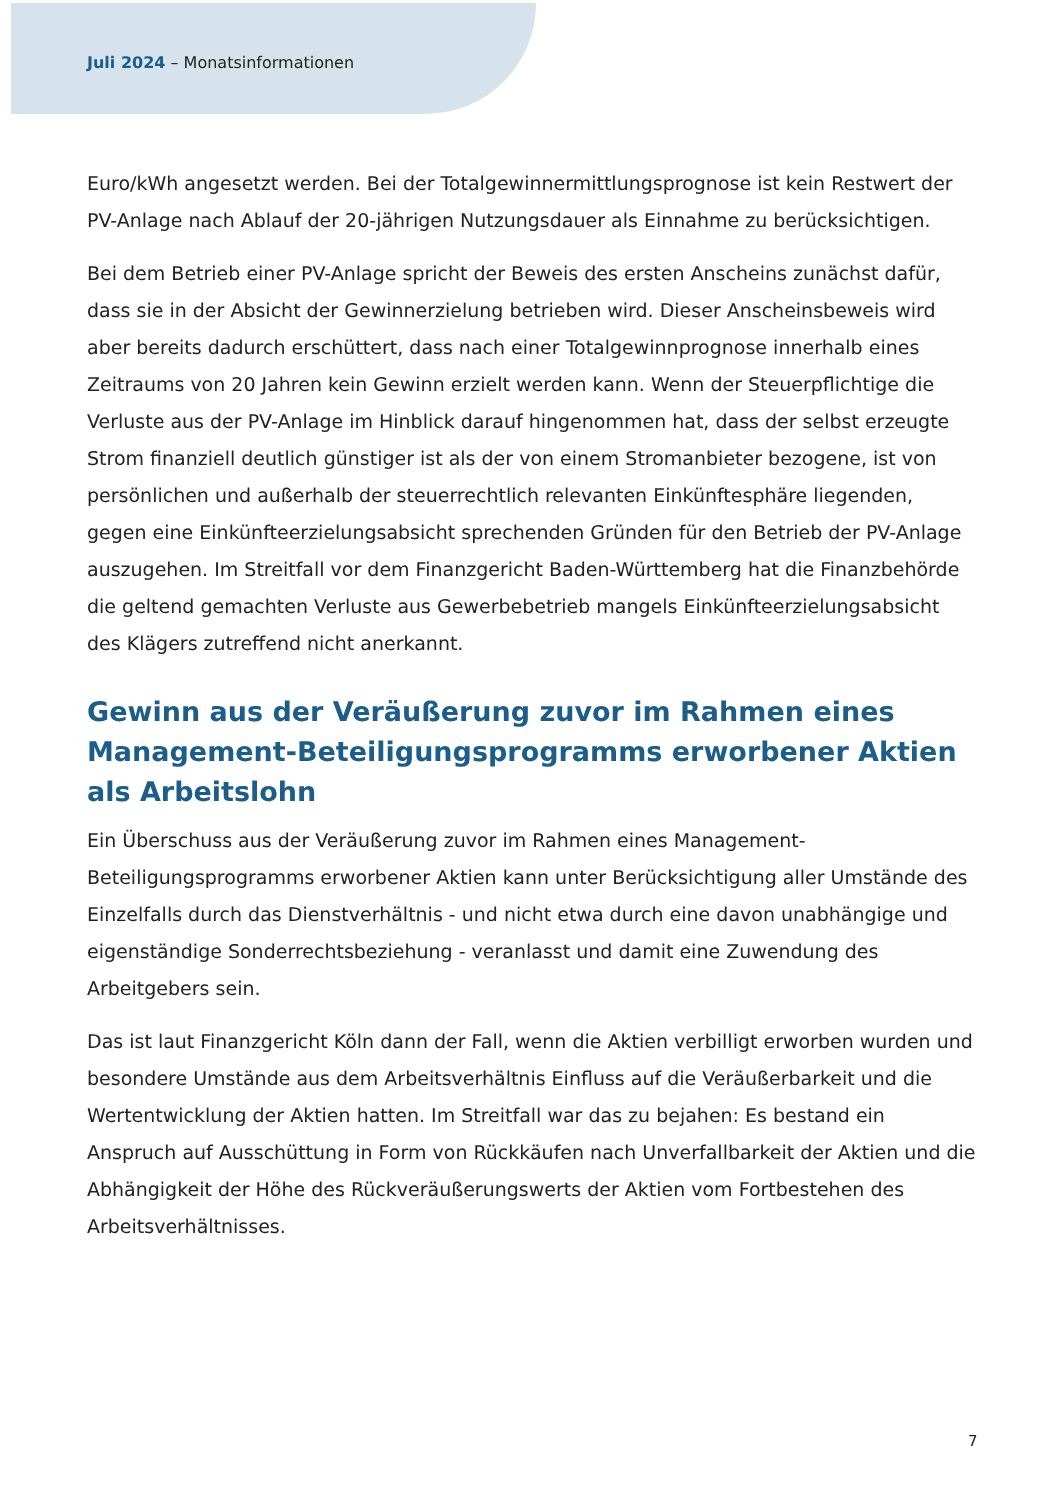Juli 2024 – Monatsinformationen
Euro/kWh angesetzt werden. Bei der Totalgewinnermittlungsprognose ist kein Restwert der PV-Anlage nach Ablauf der 20-jährigen Nutzungsdauer als Einnahme zu berücksichtigen.
Bei dem Betrieb einer PV-Anlage spricht der Beweis des ersten Anscheins zunächst dafür, dass sie in der Absicht der Gewinnerzielung betrieben wird. Dieser Anscheinsbeweis wird aber bereits dadurch erschüttert, dass nach einer Totalgewinnprognose innerhalb eines Zeitraums von 20 Jahren kein Gewinn erzielt werden kann. Wenn der Steuerpflichtige die Verluste aus der PV-Anlage im Hinblick darauf hingenommen hat, dass der selbst erzeugte Strom finanziell deutlich günstiger ist als der von einem Stromanbieter bezogene, ist von persönlichen und außerhalb der steuerrechtlich relevanten Einkünftesphäre liegenden, gegen eine Einkünfteerzielungsabsicht sprechenden Gründen für den Betrieb der PV-Anlage auszugehen. Im Streitfall vor dem Finanzgericht Baden-Württemberg hat die Finanzbehörde die geltend gemachten Verluste aus Gewerbebetrieb mangels Einkünfteerzielungsabsicht des Klägers zutreffend nicht anerkannt.
Gewinn aus der Veräußerung zuvor im Rahmen eines Management-Beteiligungsprogramms erworbener Aktien als Arbeitslohn
Ein Überschuss aus der Veräußerung zuvor im Rahmen eines Management-Beteiligungsprogramms erworbener Aktien kann unter Berücksichtigung aller Umstände des Einzelfalls durch das Dienstverhältnis - und nicht etwa durch eine davon unabhängige und eigenständige Sonderrechtsbeziehung - veranlasst und damit eine Zuwendung des Arbeitgebers sein.
Das ist laut Finanzgericht Köln dann der Fall, wenn die Aktien verbilligt erworben wurden und besondere Umstände aus dem Arbeitsverhältnis Einfluss auf die Veräußerbarkeit und die Wertentwicklung der Aktien hatten. Im Streitfall war das zu bejahen: Es bestand ein Anspruch auf Ausschüttung in Form von Rückkäufen nach Unverfallbarkeit der Aktien und die Abhängigkeit der Höhe des Rückveräußerungswerts der Aktien vom Fortbestehen des Arbeitsverhältnisses.
7